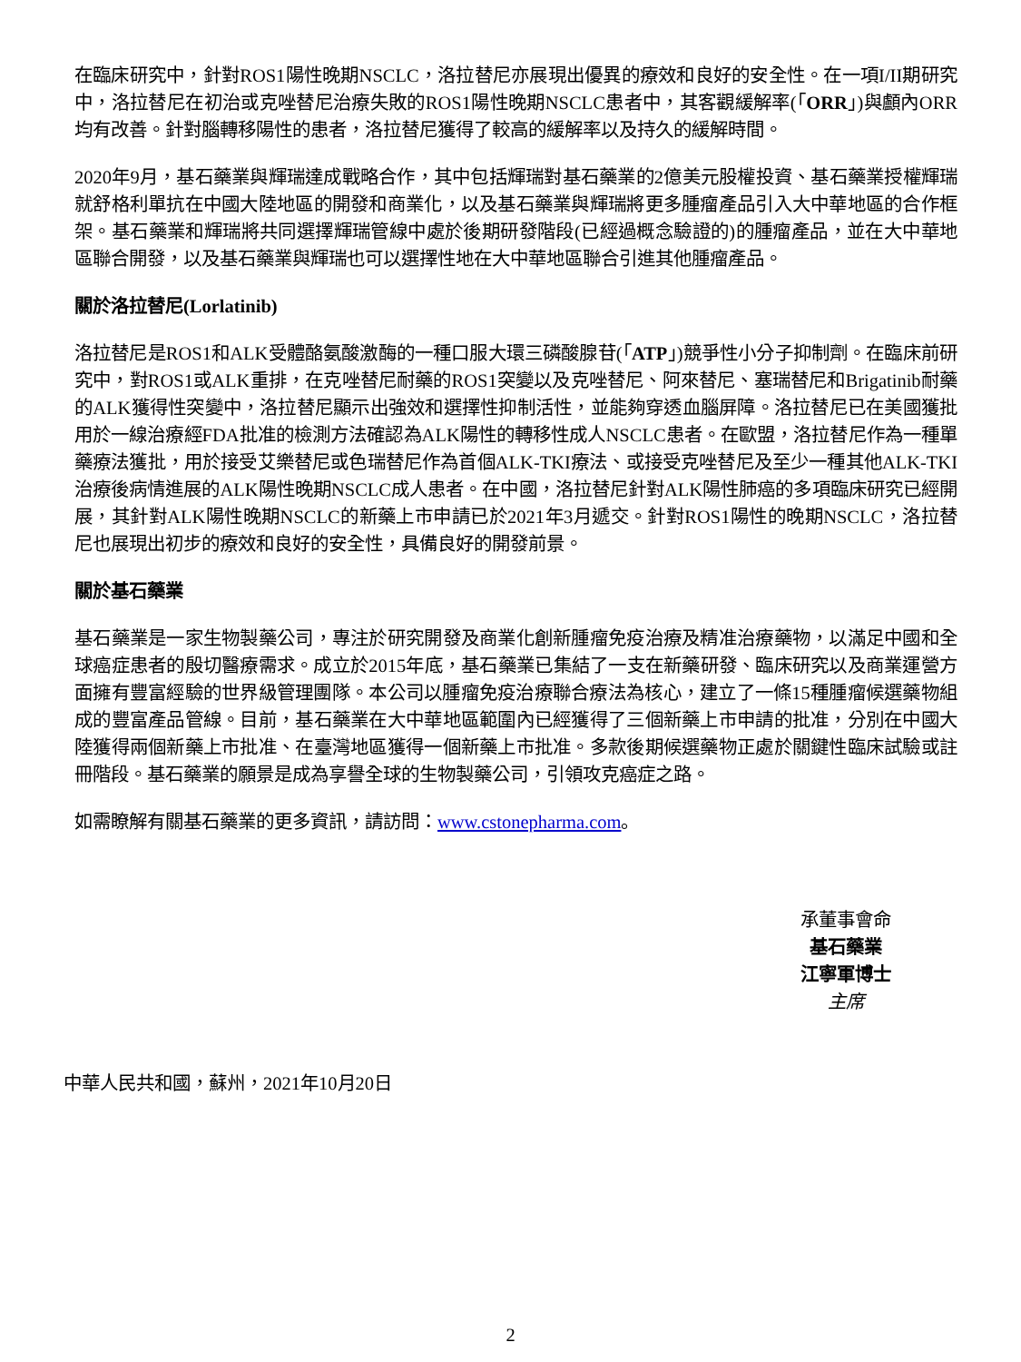在臨床研究中，針對ROS1陽性晚期NSCLC，洛拉替尼亦展現出優異的療效和良好的安全性。在一項I/II期研究中，洛拉替尼在初治或克唑替尼治療失敗的ROS1陽性晚期NSCLC患者中，其客觀緩解率(「ORR」)與顱內ORR均有改善。針對腦轉移陽性的患者，洛拉替尼獲得了較高的緩解率以及持久的緩解時間。
2020年9月，基石藥業與輝瑞達成戰略合作，其中包括輝瑞對基石藥業的2億美元股權投資、基石藥業授權輝瑞就舒格利單抗在中國大陸地區的開發和商業化，以及基石藥業與輝瑞將更多腫瘤產品引入大中華地區的合作框架。基石藥業和輝瑞將共同選擇輝瑞管線中處於後期研發階段(已經過概念驗證的)的腫瘤產品，並在大中華地區聯合開發，以及基石藥業與輝瑞也可以選擇性地在大中華地區聯合引進其他腫瘤產品。
關於洛拉替尼(Lorlatinib)
洛拉替尼是ROS1和ALK受體酪氨酸激酶的一種口服大環三磷酸腺苷(「ATP」)競爭性小分子抑制劑。在臨床前研究中，對ROS1或ALK重排，在克唑替尼耐藥的ROS1突變以及克唑替尼、阿來替尼、塞瑞替尼和Brigatinib耐藥的ALK獲得性突變中，洛拉替尼顯示出強效和選擇性抑制活性，並能夠穿透血腦屏障。洛拉替尼已在美國獲批用於一線治療經FDA批准的檢測方法確認為ALK陽性的轉移性成人NSCLC患者。在歐盟，洛拉替尼作為一種單藥療法獲批，用於接受艾樂替尼或色瑞替尼作為首個ALK-TKI療法、或接受克唑替尼及至少一種其他ALK-TKI治療後病情進展的ALK陽性晚期NSCLC成人患者。在中國，洛拉替尼針對ALK陽性肺癌的多項臨床研究已經開展，其針對ALK陽性晚期NSCLC的新藥上市申請已於2021年3月遞交。針對ROS1陽性的晚期NSCLC，洛拉替尼也展現出初步的療效和良好的安全性，具備良好的開發前景。
關於基石藥業
基石藥業是一家生物製藥公司，專注於研究開發及商業化創新腫瘤免疫治療及精准治療藥物，以滿足中國和全球癌症患者的殷切醫療需求。成立於2015年底，基石藥業已集結了一支在新藥研發、臨床研究以及商業運營方面擁有豐富經驗的世界級管理團隊。本公司以腫瘤免疫治療聯合療法為核心，建立了一條15種腫瘤候選藥物組成的豐富產品管線。目前，基石藥業在大中華地區範圍內已經獲得了三個新藥上市申請的批准，分別在中國大陸獲得兩個新藥上市批准、在臺灣地區獲得一個新藥上市批准。多款後期候選藥物正處於關鍵性臨床試驗或註冊階段。基石藥業的願景是成為享譽全球的生物製藥公司，引領攻克癌症之路。
如需瞭解有關基石藥業的更多資訊，請訪問：www.cstonepharma.com。
承董事會命
基石藥業
江寧軍博士
主席
中華人民共和國，蘇州，2021年10月20日
2